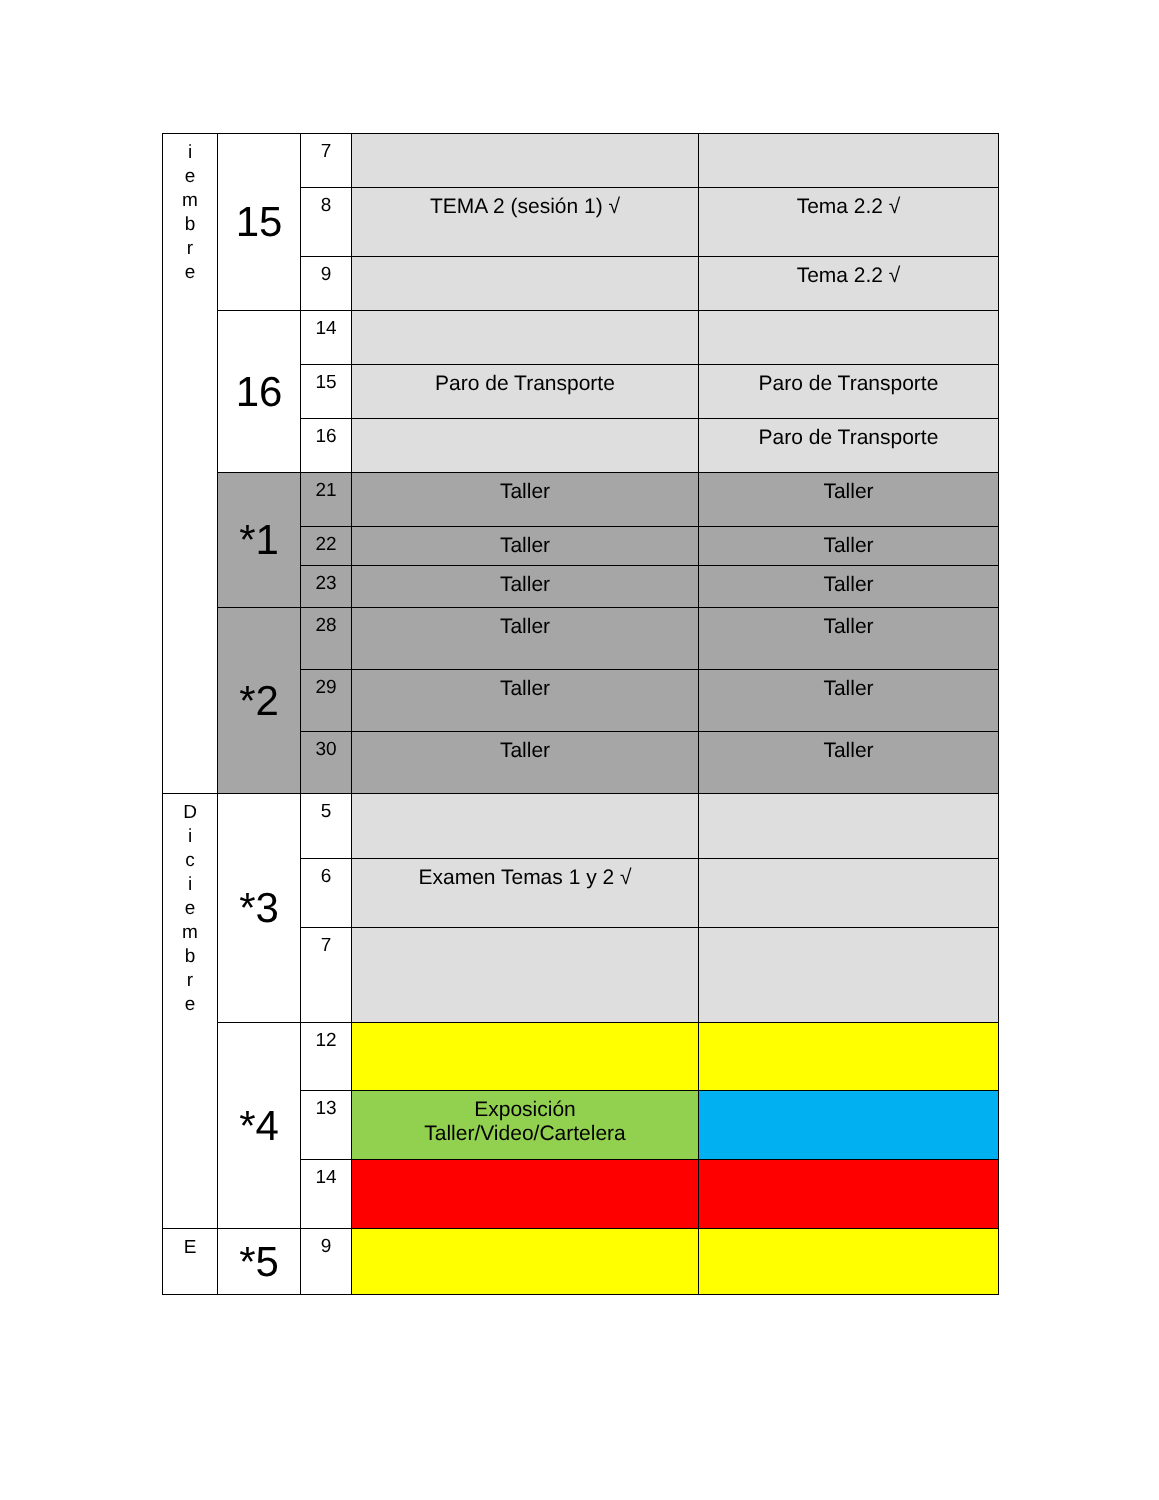| i e m b r e | 15 | 7 | | |
| | | 8 | TEMA 2 (sesión 1) √ | Tema 2.2 √ |
| | | 9 | | Tema 2.2 √ |
| | 16 | 14 | | |
| | | 15 | Paro de Transporte | Paro de Transporte |
| | | 16 | | Paro de Transporte |
| | *1 | 21 | Taller | Taller |
| | | 22 | Taller | Taller |
| | | 23 | Taller | Taller |
| | *2 | 28 | Taller | Taller |
| | | 29 | Taller | Taller |
| | | 30 | Taller | Taller |
| D i c i e m b r e | *3 | 5 | | |
| | | 6 | Examen Temas 1 y 2 √ | |
| | | 7 | | |
| | *4 | 12 | | |
| | | 13 | Exposición Taller/Video/Cartelera | |
| | | 14 | | |
| E | *5 | 9 | | |